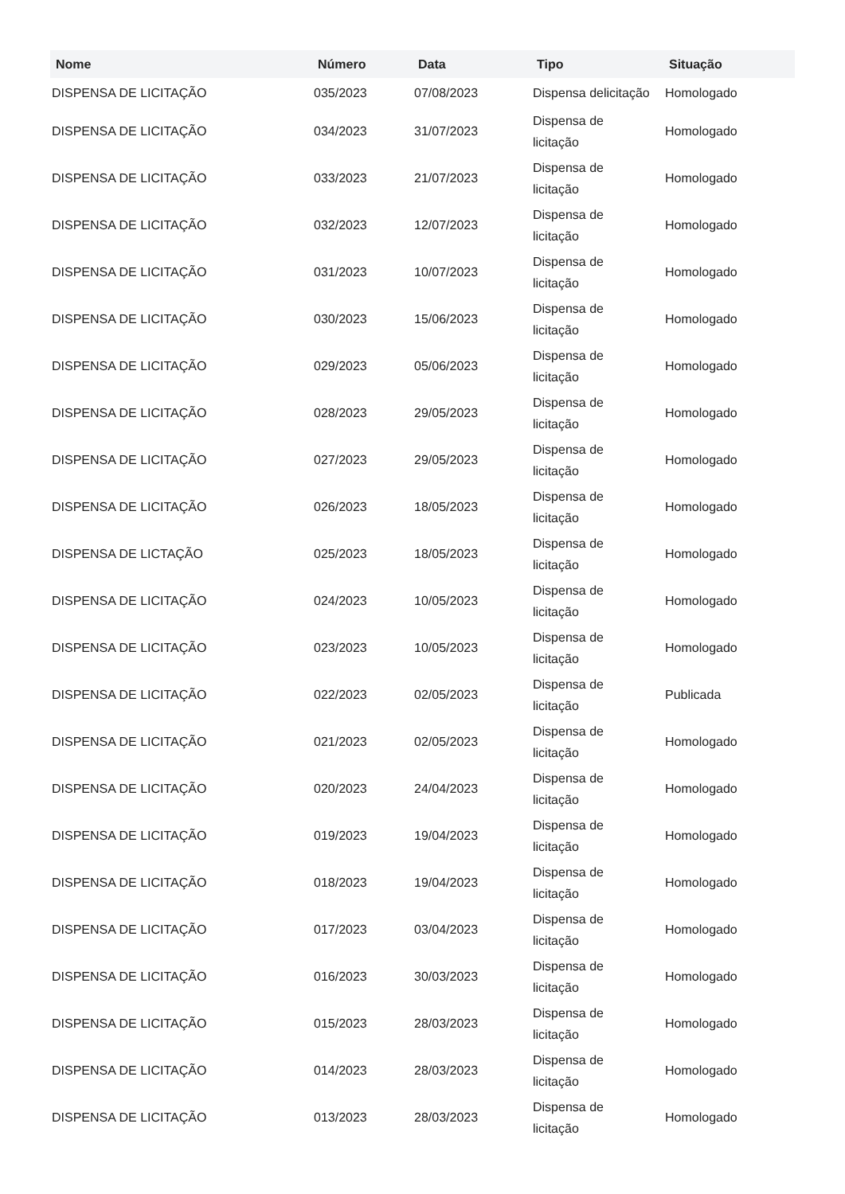| Nome | Número | Data | Tipo | Situação |
| --- | --- | --- | --- | --- |
| DISPENSA DE LICITAÇÃO | 035/2023 | 07/08/2023 | Dispensa delicitação | Homologado |
| DISPENSA DE LICITAÇÃO | 034/2023 | 31/07/2023 | Dispensa de licitação | Homologado |
| DISPENSA DE LICITAÇÃO | 033/2023 | 21/07/2023 | Dispensa de licitação | Homologado |
| DISPENSA DE LICITAÇÃO | 032/2023 | 12/07/2023 | Dispensa de licitação | Homologado |
| DISPENSA DE LICITAÇÃO | 031/2023 | 10/07/2023 | Dispensa de licitação | Homologado |
| DISPENSA DE LICITAÇÃO | 030/2023 | 15/06/2023 | Dispensa de licitação | Homologado |
| DISPENSA DE LICITAÇÃO | 029/2023 | 05/06/2023 | Dispensa de licitação | Homologado |
| DISPENSA DE LICITAÇÃO | 028/2023 | 29/05/2023 | Dispensa de licitação | Homologado |
| DISPENSA DE LICITAÇÃO | 027/2023 | 29/05/2023 | Dispensa de licitação | Homologado |
| DISPENSA DE LICITAÇÃO | 026/2023 | 18/05/2023 | Dispensa de licitação | Homologado |
| DISPENSA DE LICTAÇÃO | 025/2023 | 18/05/2023 | Dispensa de licitação | Homologado |
| DISPENSA DE LICITAÇÃO | 024/2023 | 10/05/2023 | Dispensa de licitação | Homologado |
| DISPENSA DE LICITAÇÃO | 023/2023 | 10/05/2023 | Dispensa de licitação | Homologado |
| DISPENSA DE LICITAÇÃO | 022/2023 | 02/05/2023 | Dispensa de licitação | Publicada |
| DISPENSA DE LICITAÇÃO | 021/2023 | 02/05/2023 | Dispensa de licitação | Homologado |
| DISPENSA DE LICITAÇÃO | 020/2023 | 24/04/2023 | Dispensa de licitação | Homologado |
| DISPENSA DE LICITAÇÃO | 019/2023 | 19/04/2023 | Dispensa de licitação | Homologado |
| DISPENSA DE LICITAÇÃO | 018/2023 | 19/04/2023 | Dispensa de licitação | Homologado |
| DISPENSA DE LICITAÇÃO | 017/2023 | 03/04/2023 | Dispensa de licitação | Homologado |
| DISPENSA DE LICITAÇÃO | 016/2023 | 30/03/2023 | Dispensa de licitação | Homologado |
| DISPENSA DE LICITAÇÃO | 015/2023 | 28/03/2023 | Dispensa de licitação | Homologado |
| DISPENSA DE LICITAÇÃO | 014/2023 | 28/03/2023 | Dispensa de licitação | Homologado |
| DISPENSA DE LICITAÇÃO | 013/2023 | 28/03/2023 | Dispensa de licitação | Homologado |